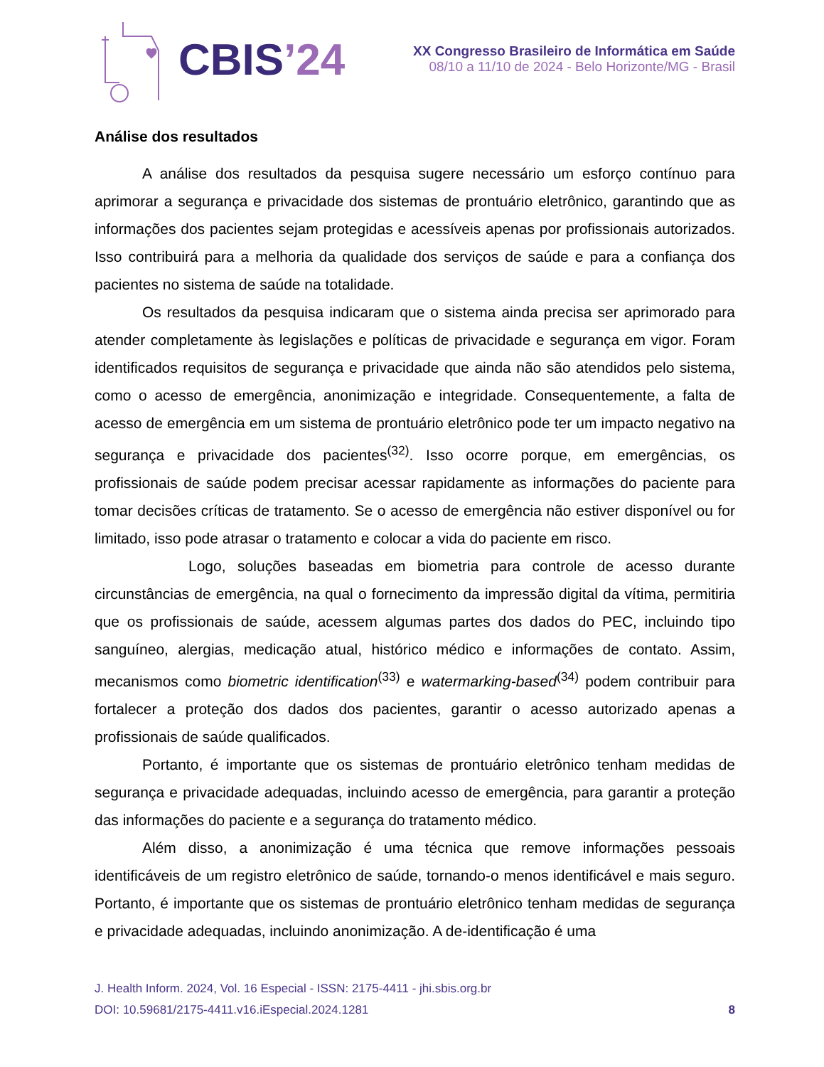CBIS’24
XX Congresso Brasileiro de Informática em Saúde
08/10 a 11/10 de 2024 - Belo Horizonte/MG - Brasil
Análise dos resultados
A análise dos resultados da pesquisa sugere necessário um esforço contínuo para aprimorar a segurança e privacidade dos sistemas de prontuário eletrônico, garantindo que as informações dos pacientes sejam protegidas e acessíveis apenas por profissionais autorizados. Isso contribuirá para a melhoria da qualidade dos serviços de saúde e para a confiança dos pacientes no sistema de saúde na totalidade.
Os resultados da pesquisa indicaram que o sistema ainda precisa ser aprimorado para atender completamente às legislações e políticas de privacidade e segurança em vigor. Foram identificados requisitos de segurança e privacidade que ainda não são atendidos pelo sistema, como o acesso de emergência, anonimização e integridade. Consequentemente, a falta de acesso de emergência em um sistema de prontuário eletrônico pode ter um impacto negativo na segurança e privacidade dos pacientes<sup>(32)</sup>. Isso ocorre porque, em emergências, os profissionais de saúde podem precisar acessar rapidamente as informações do paciente para tomar decisões críticas de tratamento. Se o acesso de emergência não estiver disponível ou for limitado, isso pode atrasar o tratamento e colocar a vida do paciente em risco.
Logo, soluções baseadas em biometria para controle de acesso durante circunstâncias de emergência, na qual o fornecimento da impressão digital da vítima, permitiria que os profissionais de saúde, acessem algumas partes dos dados do PEC, incluindo tipo sanguíneo, alergias, medicação atual, histórico médico e informações de contato. Assim, mecanismos como biometric identification<sup>(33)</sup> e watermarking-based<sup>(34)</sup> podem contribuir para fortalecer a proteção dos dados dos pacientes, garantir o acesso autorizado apenas a profissionais de saúde qualificados.
Portanto, é importante que os sistemas de prontuário eletrônico tenham medidas de segurança e privacidade adequadas, incluindo acesso de emergência, para garantir a proteção das informações do paciente e a segurança do tratamento médico.
Além disso, a anonimização é uma técnica que remove informações pessoais identificáveis de um registro eletrônico de saúde, tornando-o menos identificável e mais seguro. Portanto, é importante que os sistemas de prontuário eletrônico tenham medidas de segurança e privacidade adequadas, incluindo anonimização. A de-identificação é uma
J. Health Inform. 2024, Vol. 16 Especial - ISSN: 2175-4411 - jhi.sbis.org.br
DOI: 10.59681/2175-4411.v16.iEspecial.2024.1281 8